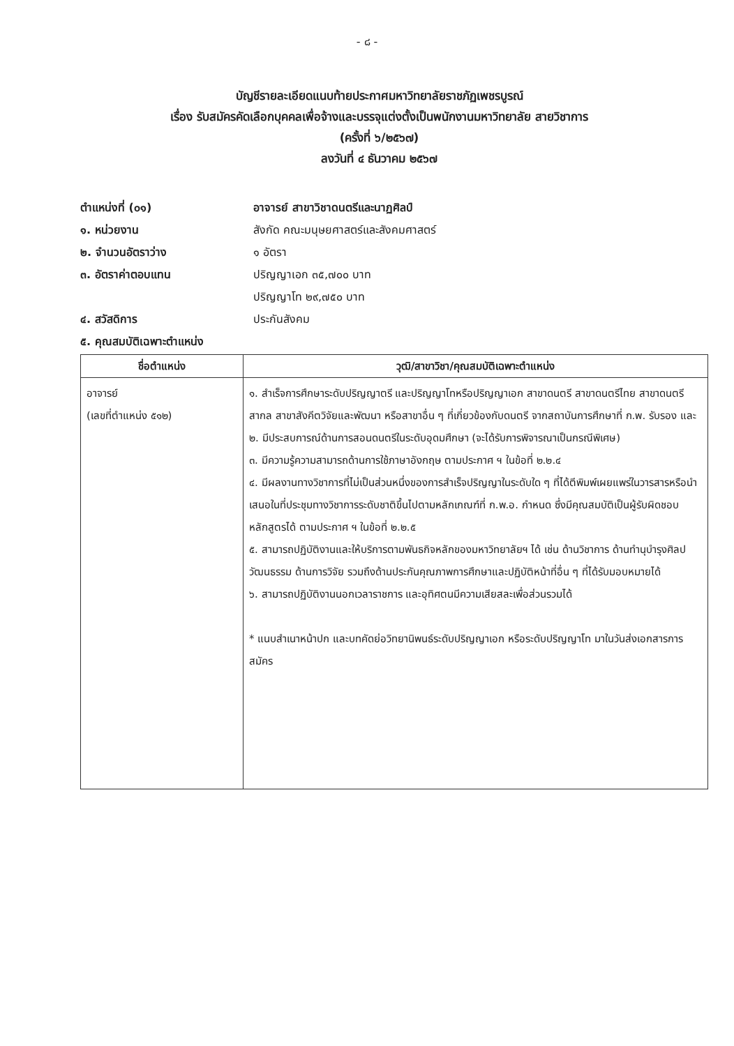- ๘ -
บัญชีรายละเอียดแนบท้ายประกาศมหาวิทยาลัยราชภัฏเพชรบูรณ์
เรื่อง รับสมัครคัดเลือกบุคคลเพื่อจ้างและบรรจุแต่งตั้งเป็นพนักงานมหาวิทยาลัย สายวิชาการ
(ครั้งที่ ๖/๒๕๖๗)
ลงวันที่ ๔ ธันวาคม ๒๕๖๗
ตำแหน่งที่ (๐๑) อาจารย์ สาขาวิชาดนตรีและนาฏศิลป์
๑. หน่วยงาน สังกัด คณะมนุษยศาสตร์และสังคมศาสตร์
๒. จำนวนอัตราว่าง ๑ อัตรา
๓. อัตราค่าตอบแทน ปริญญาเอก ๓๕,๗๐๐ บาท
ปริญญาโท ๒๙,๗๕๐ บาท
๔. สวัสดิการ ประกันสังคม
๕. คุณสมบัติเฉพาะตำแหน่ง
| ชื่อตำแหน่ง | วุฒิ/สาขาวิชา/คุณสมบัติเฉพาะตำแหน่ง |
| --- | --- |
| อาจารย์ (เลขที่ตำแหน่ง ๕๑๒) | ๑. สำเร็จการศึกษาระดับปริญญาตรี และปริญญาโทหรือปริญญาเอก สาขาดนตรี สาขาดนตรีไทย สาขาดนตรีสากล สาขาสังคีตวิจัยและพัฒนา หรือสาขาอื่น ๆ ที่เกี่ยวข้องกับดนตรี จากสถาบันการศึกษาที่ ก.พ. รับรอง และ ๒. มีประสบการณ์ด้านการสอนดนตรีในระดับอุดมศึกษา (จะได้รับการพิจารณาเป็นกรณีพิเศษ) ๓. มีความรู้ความสามารถด้านการใช้ภาษาอังกฤษ ตามประกาศ ฯ ในข้อที่ ๒.๒.๔ ๔. มีผลงานทางวิชาการที่ไม่เป็นส่วนหนึ่งของการสำเร็จปริญญาในระดับใด ๆ ที่ได้ตีพิมพ์เผยแพร่ในวารสารหรือนำเสนอในที่ประชุมทางวิชาการระดับชาติขึ้นไปตามหลักเกณฑ์ที่ ก.พ.อ. กำหนด ซึ่งมีคุณสมบัติเป็นผู้รับผิดชอบหลักสูตรได้ ตามประกาศ ฯ ในข้อที่ ๒.๒.๕ ๕. สามารถปฏิบัติงานและให้บริการตามพันธกิจหลักของมหาวิทยาลัยฯ ได้ เช่น ด้านวิชาการ ด้านทำนุบำรุงศิลปวัฒนธรรม ด้านการวิจัย รวมถึงด้านประกันคุณภาพการศึกษาและปฏิบัติหน้าที่อื่น ๆ ที่ได้รับมอบหมายได้ ๖. สามารถปฏิบัติงานนอกเวลาราชการ และอุทิศตนมีความเสียสละเพื่อส่วนรวมได้ * แนบสำเนาหน้าปก และบทคัดย่อวิทยานิพนธ์ระดับปริญญาเอก หรือระดับปริญญาโท มาในวันส่งเอกสารการสมัคร |